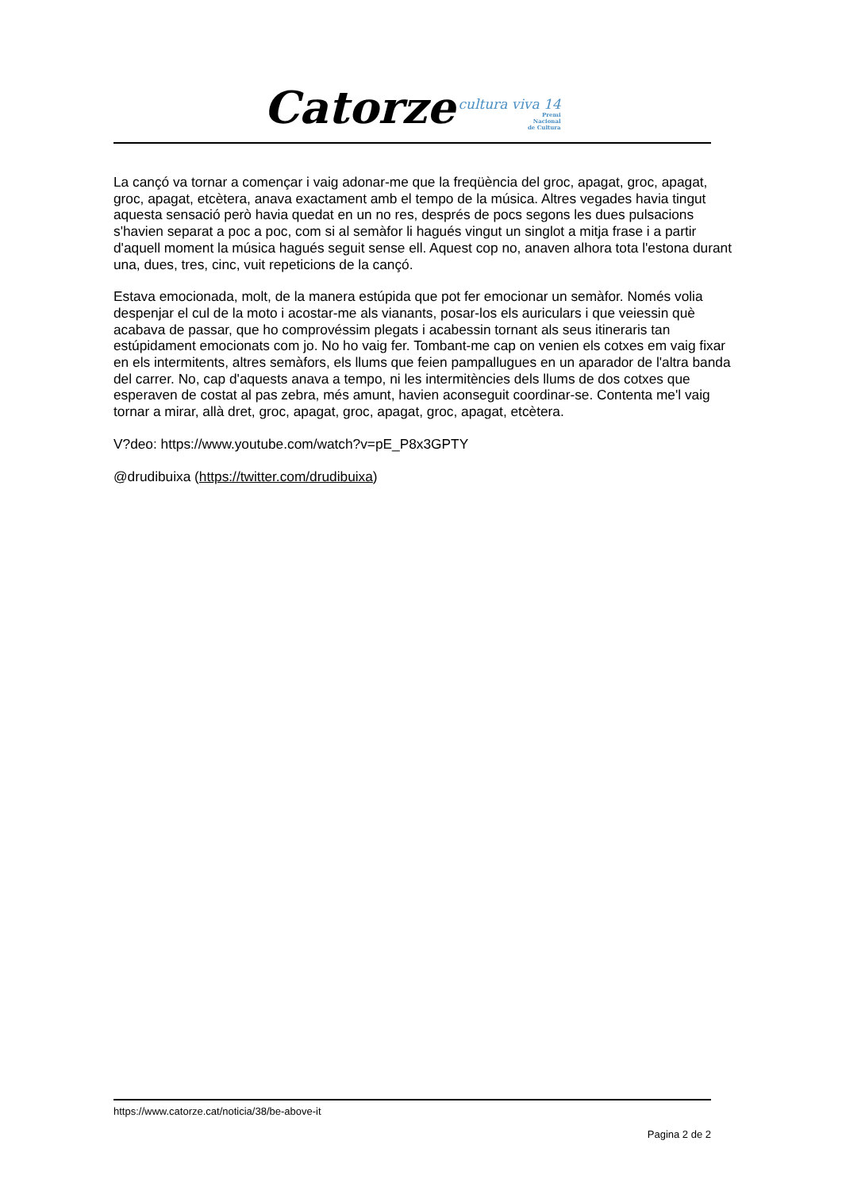Catorze
cultura viva 14
Premi
Nacional
de Cultura
La cançó va tornar a començar i vaig adonar-me que la freqüència del groc, apagat, groc, apagat, groc, apagat, etcètera, anava exactament amb el tempo de la música. Altres vegades havia tingut aquesta sensació però havia quedat en un no res, després de pocs segons les dues pulsacions s'havien separat a poc a poc, com si al semàfor li hagués vingut un singlot a mitja frase i a partir d'aquell moment la música hagués seguit sense ell. Aquest cop no, anaven alhora tota l'estona durant una, dues, tres, cinc, vuit repeticions de la cançó.
Estava emocionada, molt, de la manera estúpida que pot fer emocionar un semàfor. Només volia despenjar el cul de la moto i acostar-me als vianants, posar-los els auriculars i que veiessin què acabava de passar, que ho comprovéssim plegats i acabessin tornant als seus itineraris tan estúpidament emocionats com jo. No ho vaig fer. Tombant-me cap on venien els cotxes em vaig fixar en els intermitents, altres semàfors, els llums que feien pampallugues en un aparador de l'altra banda del carrer. No, cap d'aquests anava a tempo, ni les intermitències dels llums de dos cotxes que esperaven de costat al pas zebra, més amunt, havien aconseguit coordinar-se. Contenta me'l vaig tornar a mirar, allà dret, groc, apagat, groc, apagat, groc, apagat, etcètera.
V?deo: https://www.youtube.com/watch?v=pE_P8x3GPTY
@drudibuixa (https://twitter.com/drudibuixa)
https://www.catorze.cat/noticia/38/be-above-it
Pagina 2 de 2